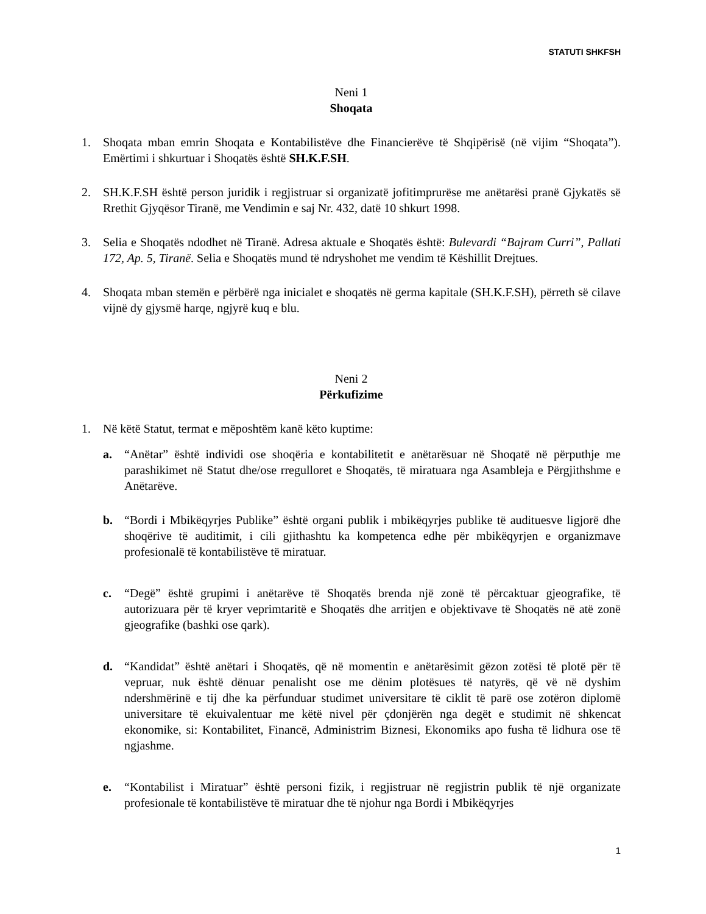STATUTI SHKFSH
Neni 1
Shoqata
1. Shoqata mban emrin Shoqata e Kontabilistëve dhe Financierëve të Shqipërisë (në vijim “Shoqata”). Emërtimi i shkurtuar i Shoqatës është SH.K.F.SH.
2. SH.K.F.SH është person juridik i regjistruar si organizatë jofitimprurëse me anëtarësi pranë Gjykatës së Rrethit Gjyqësor Tiranë, me Vendimin e saj Nr. 432, datë 10 shkurt 1998.
3. Selia e Shoqatës ndodhet në Tiranë. Adresa aktuale e Shoqatës është: Bulevardi “Bajram Curri”, Pallati 172, Ap. 5, Tiranë. Selia e Shoqatës mund të ndryshohet me vendim të Këshillit Drejtues.
4. Shoqata mban stemën e përbërë nga inicialet e shoqatës në germa kapitale (SH.K.F.SH), përreth së cilave vijnë dy gjysmë harqe, ngjyrë kuq e blu.
Neni 2
Përkufizime
1. Në këtë Statut, termat e mëposhtëm kanë këto kuptime:
a. “Anëtar” është individi ose shoqëria e kontabilitetit e anëtarësuar në Shoqatë në përputhje me parashikimet në Statut dhe/ose rregulloret e Shoqatës, të miratuara nga Asambleja e Përgjithshme e Anëtarëve.
b. “Bordi i Mbikëqyrjes Publike” është organi publik i mbikëqyrjes publike të audituesve ligjorë dhe shoqërive të auditimit, i cili gjithashtu ka kompetenca edhe për mbikëqyrjen e organizmave profesionalë të kontabilistëve të miratuar.
c. “Degë” është grupimi i anëtarëve të Shoqatës brenda një zonë të përcaktuar gjeografike, të autorizuara për të kryer veprimtaritë e Shoqatës dhe arritjen e objektivave të Shoqatës në atë zonë gjeografike (bashki ose qark).
d. “Kandidat” është anëtari i Shoqatës, që në momentin e anëtarësimit gëzon zotësi të plotë për të vepruar, nuk është dënuar penalisht ose me dënim plotësues të natyrës, që vë në dyshim ndershmërinë e tij dhe ka përfunduar studimet universitare të ciklit të parë ose zotëron diplomë universitare të ekuivalentuar me këtë nivel për çdonjërën nga degët e studimit në shkencat ekonomike, si: Kontabilitet, Financë, Administrim Biznesi, Ekonomiks apo fusha të lidhura ose të ngjashme.
e. “Kontabilist i Miratuar” është personi fizik, i regjistruar në regjistrin publik të një organizate profesionale të kontabilistëve të miratuar dhe të njohur nga Bordi i Mbikëqyrjes
1